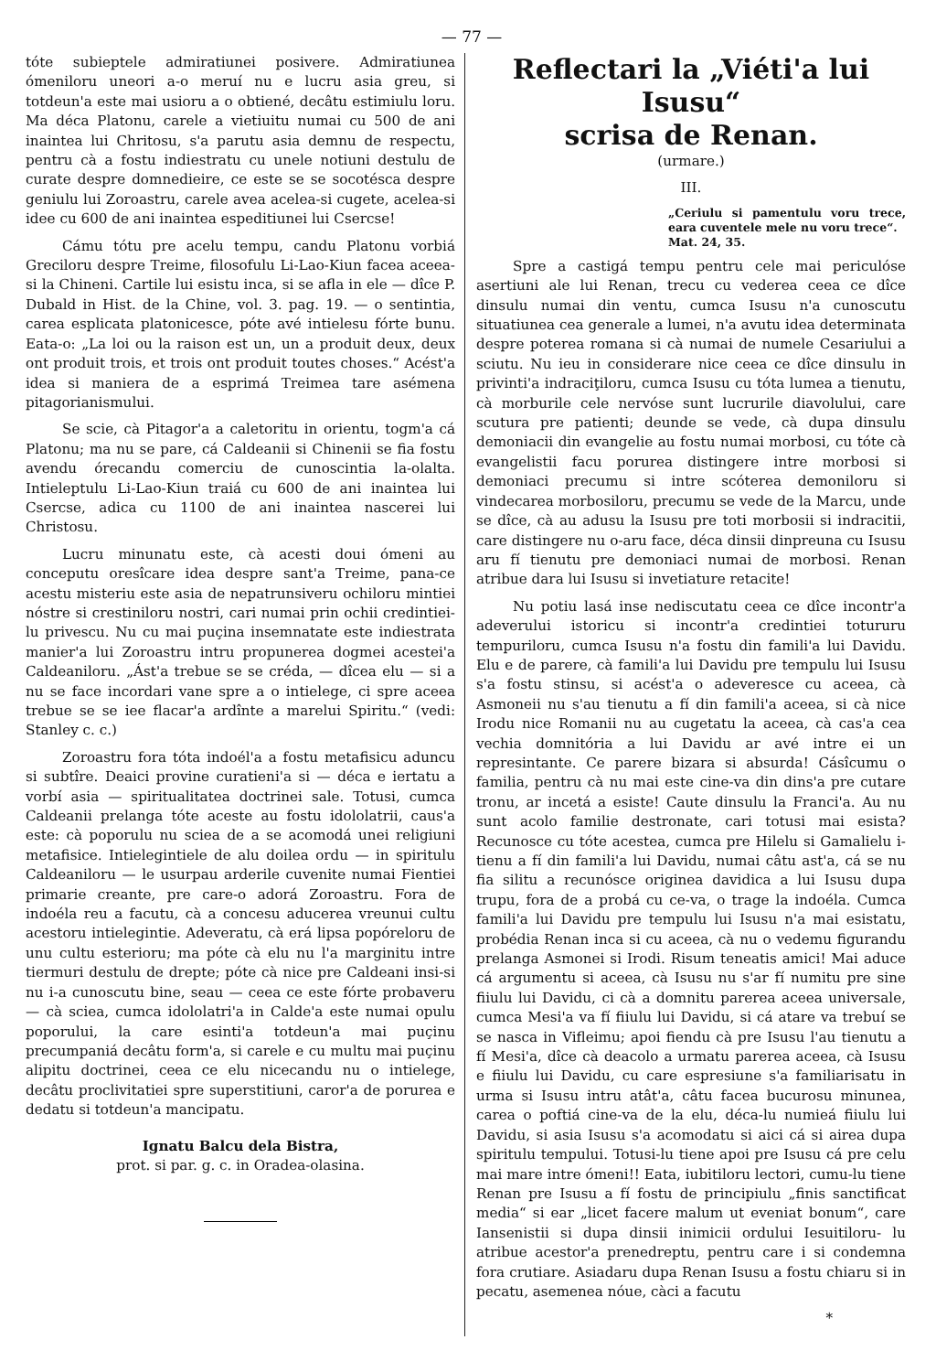— 77 —
tóte subieptele admiratiunei posivere. Admiratiunea ómeniloru uneori a-o meruí nu e lucru asia greu, si totdeun'a este mai usioru a o obtiené, decâtu estimiulu loru. Ma déca Platonu, carele a vietiuitu numai cu 500 de ani inaintea lui Chritosu, s'a parutu asia demnu de respectu, pentru cà a fostu indiestratu cu unele notiuni destulu de curate despre domnedieire, ce este se se socotésca despre geniulu lui Zoroastru, carele avea acelea-si cugete, acelea-si idee cu 600 de ani inaintea espeditiunei lui Csercse!
Cámu tótu pre acelu tempu, candu Platonu vorbiá Greciloru despre Treime, filosofulu Li-Lao-Kiun facea aceea-si la Chineni. Cartile lui esistu inca, si se afla in ele — dîce P. Dubald in Hist. de la Chine, vol. 3. pag. 19. — o sentintia, carea esplicata platonicesce, póte avé intielesu fórte bunu. Eata-o: „La loi ou la raison est un, un a produit deux, deux ont produit trois, et trois ont produit toutes choses.“ Acést'a idea si maniera de a esprimá Treimea tare asémena pitagorianismului.
Se scie, cà Pitagor'a a caletoritu in orientu, togm'a cá Platonu; ma nu se pare, cá Caldeanii si Chinenii se fia fostu avendu órecandu comerciu de cunoscintia la-olalta. Intieleptulu Li-Lao-Kiun traiá cu 600 de ani inaintea lui Csercse, adica cu 1100 de ani inaintea nascerei lui Christosu.
Lucru minunatu este, cà acesti doui ómeni au conceputu oresîcare idea despre sant'a Treime, pana-ce acestu misteriu este asia de nepatrunsiveru ochiloru mintiei nóstre si crestiniloru nostri, cari numai prin ochii credintiei-lu privescu. Nu cu mai puçina insemnatate este indiestrata manier'a lui Zoroastru intru propunerea dogmei acestei'a Caldeaniloru. „Ást'a trebue se se créda, — dîcea elu — si a nu se face incordari vane spre a o intielege, ci spre aceea trebue se se iee flacar'a ardînte a marelui Spiritu.“ (vedi: Stanley c. c.)
Zoroastru fora tóta indoél'a a fostu metafisicu aduncu si subtîre. Deaici provine curatieni'a si — déca e iertatu a vorbí asia — spiritualitatea doctrinei sale. Totusi, cumca Caldeanii prelanga tóte aceste au fostu idololatrii, caus'a este: cà poporulu nu sciea de a se acomodá unei religiuni metafisice. Intielegintiele de alu doilea ordu — in spiritulu Caldeaniloru — le usurpau arderile cuvenite numai Fientiei primarie creante, pre care-o adorá Zoroastru. Fora de indoéla reu a facutu, cà a concesu aducerea vreunui cultu acestoru intielegintie. Adeveratu, cà erá lipsa popóreloru de unu cultu esterioru; ma póte cà elu nu l'a marginitu intre tiermuri destulu de drepte; póte cà nice pre Caldeani insi-si nu i-a cunoscutu bine, seau — ceea ce este fórte probaveru — cà sciea, cumca idololatri'a in Calde'a este numai opulu poporului, la care esinti'a totdeun'a mai puçinu precumpaniá decâtu form'a, si carele e cu multu mai puçinu alipitu doctrinei, ceea ce elu nicecandu nu o intielege, decâtu proclivitatiei spre superstitiuni, caror'a de porurea e dedatu si totdeun'a mancipatu.
Ignatu Balcu dela Bistra,
prot. si par. g. c. in Oradea-olasina.
Reflectari la „Viéti'a lui Isusu“
scrisa de Renan.
(urmare.)
III.
„Ceriulu si pamentulu voru trece, eara cuventele mele nu voru trece“.
Mat. 24, 35.
Spre a castigá tempu pentru cele mai periculóse asertiuni ale lui Renan, trecu cu vederea ceea ce dîce dinsulu numai din ventu, cumca Isusu n'a cunoscutu situatiunea cea generale a lumei, n'a avutu idea determinata despre poterea romana si cà numai de numele Cesariului a sciutu. Nu ieu in considerare nice ceea ce dîce dinsulu in privinti'a indraciţiloru, cumca Isusu cu tóta lumea a tienutu, cà morburile cele nervóse sunt lucrurile diavolului, care scutura pre patienti; deunde se vede, cà dupa dinsulu demoniacii din evangelie au fostu numai morbosi, cu tóte cà evangelistii facu porurea distingere intre morbosi si demoniaci precumu si intre scóterea demoniloru si vindecarea morbosiloru, precumu se vede de la Marcu, unde se dîce, cà au adusu la Isusu pre toti morbosii si indracitii, care distingere nu o-aru face, déca dinsii dinpreuna cu Isusu aru fí tienutu pre demoniaci numai de morbosi. Renan atribue dara lui Isusu si invetiature retacite!
Nu potiu lasá inse nediscutatu ceea ce dîce incontr'a adeverului istoricu si incontr'a credintiei totururu tempuriloru, cumca Isusu n'a fostu din famili'a lui Davidu. Elu e de parere, cà famili'a lui Davidu pre tempulu lui Isusu s'a fostu stinsu, si acést'a o adeveresce cu aceea, cà Asmoneii nu s'au tienutu a fí din famili'a aceea, si cà nice Irodu nice Romanii nu au cugetatu la aceea, cà cas'a cea vechia domnitória a lui Davidu ar avé intre ei un represintante. Ce parere bizara si absurda! Cásîcumu o familia, pentru cà nu mai este cine-va din dins'a pre cutare tronu, ar incetá a esiste! Caute dinsulu la Franci'a. Au nu sunt acolo familie destronate, cari totusi mai esista? Recunosce cu tóte acestea, cumca pre Hilelu si Gamalielu i-tienu a fí din famili'a lui Davidu, numai câtu ast'a, cá se nu fia silitu a recunósce originea davidica a lui Isusu dupa trupu, fora de a probá cu ce-va, o trage la indoéla. Cumca famili'a lui Davidu pre tempulu lui Isusu n'a mai esistatu, probédia Renan inca si cu aceea, cà nu o vedemu figurandu prelanga Asmonei si Irodi. Risum teneatis amici! Mai aduce cá argumentu si aceea, cà Isusu nu s'ar fí numitu pre sine fiiulu lui Davidu, ci cà a domnitu parerea aceea universale, cumca Mesi'a va fí fiiulu lui Davidu, si cá atare va trebuí se se nasca in Vifleimu; apoi fiendu cà pre Isusu l'au tienutu a fí Mesi'a, dîce cà deacolo a urmatu parerea aceea, cà Isusu e fiiulu lui Davidu, cu care espresiune s'a familiarisatu in urma si Isusu intru atât'a, câtu facea bucurosu minunea, carea o poftiá cine-va de la elu, déca-lu numieá fiiulu lui Davidu, si asia Isusu s'a acomodatu si aici cá si airea dupa spiritulu tempului. Totusi-lu tiene apoi pre Isusu cá pre celu mai mare intre ómeni!! Eata, iubitiloru lectori, cumu-lu tiene Renan pre Isusu a fí fostu de principiulu „finis sanctificat media“ si ear „licet facere malum ut eveniat bonum“, care Iansenistii si dupa dinsii inimicii ordului Iesuitiloru- lu atribue acestor'a prenedreptu, pentru care i si condemna fora crutiare. Asiadaru dupa Renan Isusu a fostu chiaru si in pecatu, asemenea nóue, càci a facutu
*